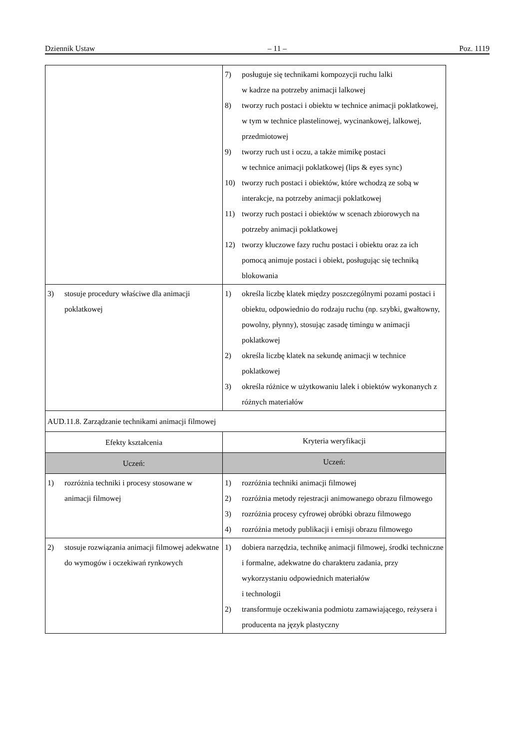Dziennik Ustaw – 11 – Poz. 1119
| | 7) posługuje się technikami kompozycji ruchu lalki w kadrze na potrzeby animacji lalkowej 8) tworzy ruch postaci i obiektu w technice animacji poklatkowej, w tym w technice plastelinowej, wycinankowej, lalkowej, przedmiotowej 9) tworzy ruch ust i oczu, a także mimikę postaci w technice animacji poklatkowej (lips & eyes sync) 10) tworzy ruch postaci i obiektów, które wchodzą ze sobą w interakcje, na potrzeby animacji poklatkowej 11) tworzy ruch postaci i obiektów w scenach zbiorowych na potrzeby animacji poklatkowej 12) tworzy kluczowe fazy ruchu postaci i obiektu oraz za ich pomocą animuje postaci i obiekt, posługując się techniką blokowania |
| 3) stosuje procedury właściwe dla animacji poklatkowej | 1) określa liczbę klatek między poszczególnymi pozami postaci i obiektu, odpowiednio do rodzaju ruchu (np. szybki, gwałtowny, powolny, płynny), stosując zasadę timingu w animacji poklatkowej 2) określa liczbę klatek na sekundę animacji w technice poklatkowej 3) określa różnice w użytkowaniu lalek i obiektów wykonanych z różnych materiałów |
| AUD.11.8. Zarządzanie technikami animacji filmowej | |
| Efekty kształcenia | Kryteria weryfikacji |
| Uczeń: | Uczeń: |
| 1) rozróżnia techniki i procesy stosowane w animacji filmowej | 1) rozróżnia techniki animacji filmowej 2) rozróżnia metody rejestracji animowanego obrazu filmowego 3) rozróżnia procesy cyfrowej obróbki obrazu filmowego 4) rozróżnia metody publikacji i emisji obrazu filmowego |
| 2) stosuje rozwiązania animacji filmowej adekwatne do wymogów i oczekiwań rynkowych | 1) dobiera narzędzia, technikę animacji filmowej, środki techniczne i formalne, adekwatne do charakteru zadania, przy wykorzystaniu odpowiednich materiałów i technologii 2) transformuje oczekiwania podmiotu zamawiającego, reżysera i producenta na język plastyczny |